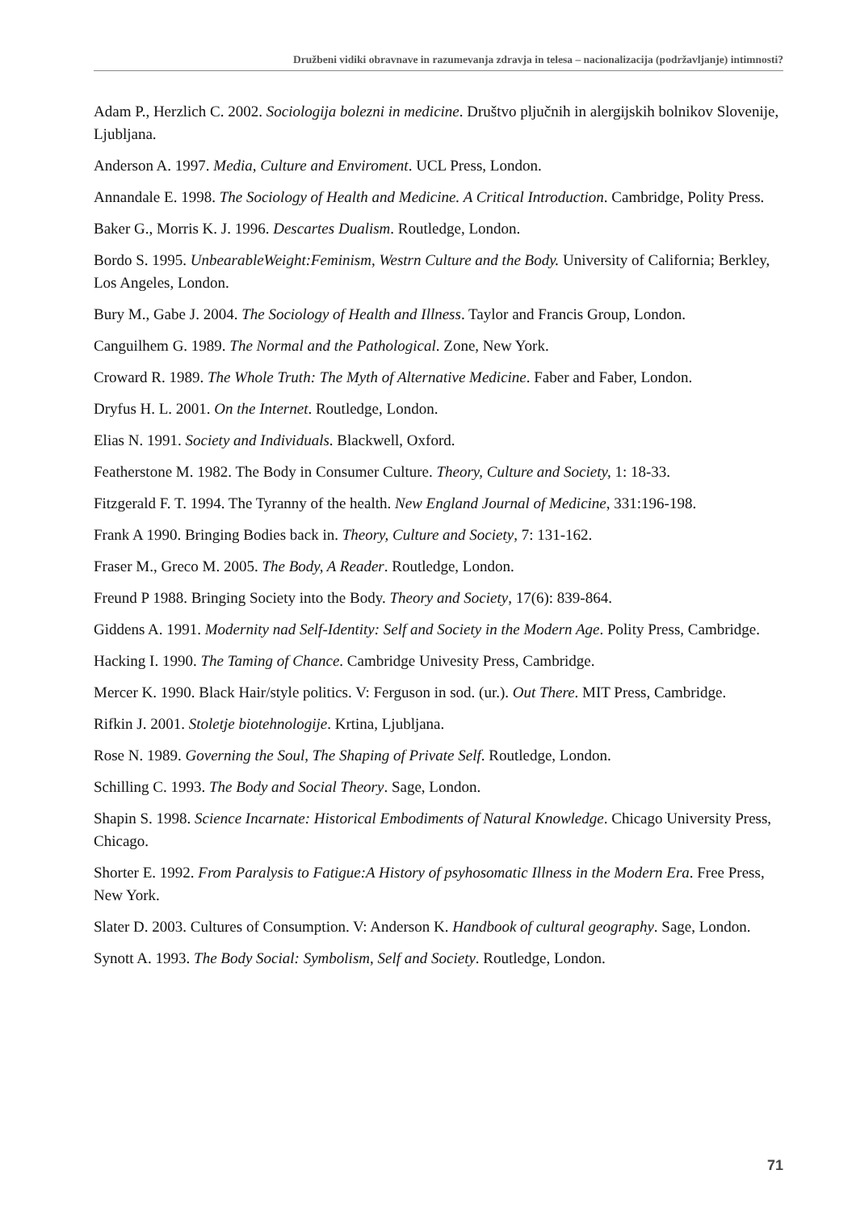Družbeni vidiki obravnave in razumevanja zdravja in telesa – nacionalizacija (podržavljanje) intimnosti?
Adam P., Herzlich C. 2002. Sociologija bolezni in medicine. Društvo pljučnih in alergijskih bolnikov Slovenije, Ljubljana.
Anderson A. 1997. Media, Culture and Enviroment. UCL Press, London.
Annandale E. 1998. The Sociology of Health and Medicine. A Critical Introduction. Cambridge, Polity Press.
Baker G., Morris K. J. 1996. Descartes Dualism. Routledge, London.
Bordo S. 1995. UnbearableWeight:Feminism, Westrn Culture and the Body. University of California; Berkley, Los Angeles, London.
Bury M., Gabe J. 2004. The Sociology of Health and Illness. Taylor and Francis Group, London.
Canguilhem G. 1989. The Normal and the Pathological. Zone, New York.
Croward R. 1989. The Whole Truth: The Myth of Alternative Medicine. Faber and Faber, London.
Dryfus H. L. 2001. On the Internet. Routledge, London.
Elias N. 1991. Society and Individuals. Blackwell, Oxford.
Featherstone M. 1982. The Body in Consumer Culture. Theory, Culture and Society, 1: 18-33.
Fitzgerald F. T. 1994. The Tyranny of the health. New England Journal of Medicine, 331:196-198.
Frank A 1990. Bringing Bodies back in. Theory, Culture and Society, 7: 131-162.
Fraser M., Greco M. 2005. The Body, A Reader. Routledge, London.
Freund P 1988. Bringing Society into the Body. Theory and Society, 17(6): 839-864.
Giddens A. 1991. Modernity nad Self-Identity: Self and Society in the Modern Age. Polity Press, Cambridge.
Hacking I. 1990. The Taming of Chance. Cambridge Univesity Press, Cambridge.
Mercer K. 1990. Black Hair/style politics. V: Ferguson in sod. (ur.). Out There. MIT Press, Cambridge.
Rifkin J. 2001. Stoletje biotehnologije. Krtina, Ljubljana.
Rose N. 1989. Governing the Soul, The Shaping of Private Self. Routledge, London.
Schilling C. 1993. The Body and Social Theory. Sage, London.
Shapin S. 1998. Science Incarnate: Historical Embodiments of Natural Knowledge. Chicago University Press, Chicago.
Shorter E. 1992. From Paralysis to Fatigue:A History of psyhosomatic Illness in the Modern Era. Free Press, New York.
Slater D. 2003. Cultures of Consumption. V: Anderson K. Handbook of cultural geography. Sage, London.
Synott A. 1993. The Body Social: Symbolism, Self and Society. Routledge, London.
71